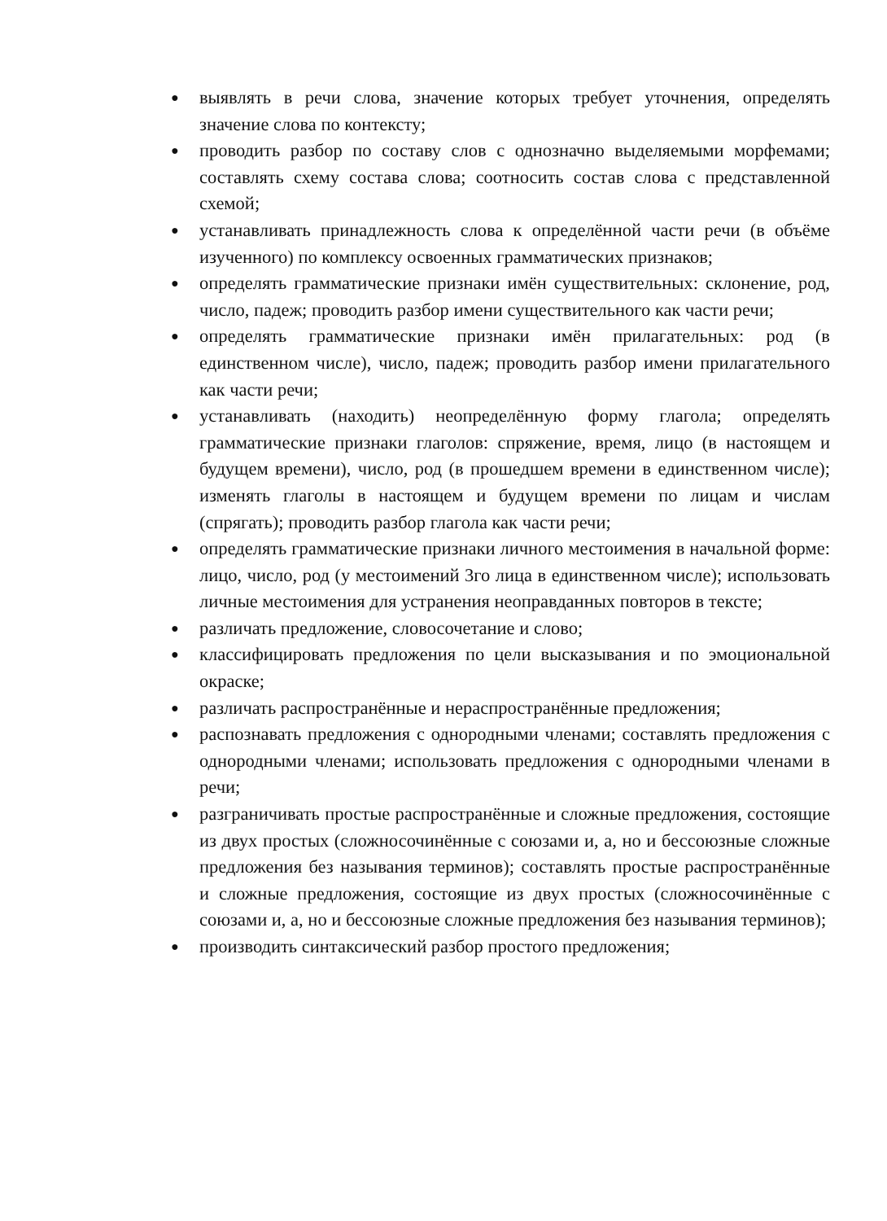● выявлять в речи слова, значение которых требует уточнения, определять значение слова по контексту;
● проводить разбор по составу слов с однозначно выделяемыми морфемами; составлять схему состава слова; соотносить состав слова с представленной схемой;
● устанавливать принадлежность слова к определённой части речи (в объёме изученного) по комплексу освоенных грамматических признаков;
● определять грамматические признаки имён существительных: склонение, род, число, падеж; проводить разбор имени существительного как части речи;
● определять грамматические признаки имён прилагательных: род (в единственном числе), число, падеж; проводить разбор имени прилагательного как части речи;
● устанавливать (находить) неопределённую форму глагола; определять грамматические признаки глаголов: спряжение, время, лицо (в настоящем и будущем времени), число, род (в прошедшем времени в единственном числе); изменять глаголы в настоящем и будущем времени по лицам и числам (спрягать); проводить разбор глагола как части речи;
● определять грамматические признаки личного местоимения в начальной форме: лицо, число, род (у местоимений 3го лица в единственном числе); использовать личные местоимения для устранения неоправданных повторов в тексте;
● различать предложение, словосочетание и слово;
● классифицировать предложения по цели высказывания и по эмоциональной окраске;
● различать распространённые и нераспространённые предложения;
● распознавать предложения с однородными членами; составлять предложения с однородными членами; использовать предложения с однородными членами в речи;
● разграничивать простые распространённые и сложные предложения, состоящие из двух простых (сложносочинённые с союзами и, а, но и бессоюзные сложные предложения без называния терминов); составлять простые распространённые и сложные предложения, состоящие из двух простых (сложносочинённые с союзами и, а, но и бессоюзные сложные предложения без называния терминов);
● производить синтаксический разбор простого предложения;